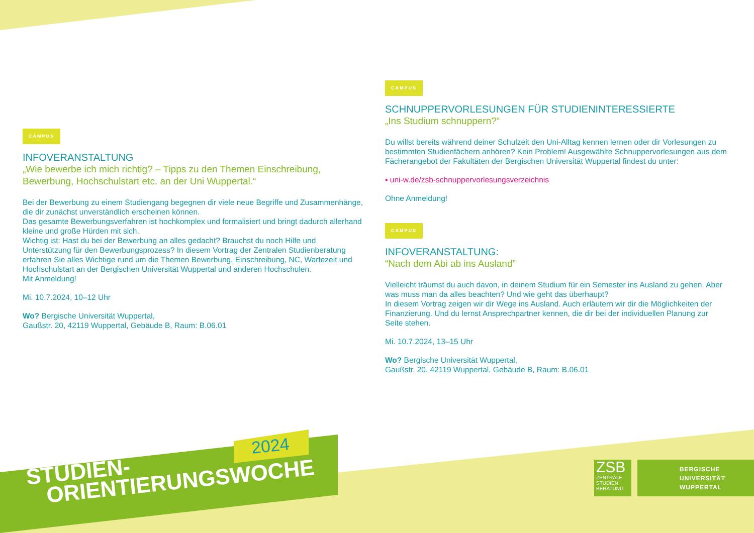CAMPUS
INFOVERANSTALTUNG
„Wie bewerbe ich mich richtig? – Tipps zu den Themen Einschreibung, Bewerbung, Hochschulstart etc. an der Uni Wuppertal.“
Bei der Bewerbung zu einem Studiengang begegnen dir viele neue Begriffe und Zusammenhänge, die dir zunächst unverständlich erscheinen können.
Das gesamte Bewerbungsverfahren ist hochkomplex und formalisiert und bringt dadurch allerhand kleine und große Hürden mit sich.
Wichtig ist: Hast du bei der Bewerbung an alles gedacht? Brauchst du noch Hilfe und Unterstützung für den Bewerbungsprozess? In diesem Vortrag der Zentralen Studienberatung erfahren Sie alles Wichtige rund um die Themen Bewerbung, Einschreibung, NC, Wartezeit und Hochschulstart an der Bergischen Universität Wuppertal und anderen Hochschulen.
Mit Anmeldung!
Mi. 10.7.2024, 10–12 Uhr
Wo? Bergische Universität Wuppertal,
Gaußstr. 20, 42119 Wuppertal, Gebäude B, Raum: B.06.01
CAMPUS
SCHNUPPERVORLESUNGEN FÜR STUDIENINTERESSIERTE
„Ins Studium schnuppern?“
Du willst bereits während deiner Schulzeit den Uni-Alltag kennen lernen oder dir Vorlesungen zu bestimmten Studienfächern anhören? Kein Problem! Ausgewählte Schnuppervorlesungen aus dem Fächerangebot der Fakultäten der Bergischen Universität Wuppertal findest du unter:
▪ uni-w.de/zsb-schnuppervorlesungsverzeichnis
Ohne Anmeldung!
CAMPUS
INFOVERANSTALTUNG:
“Nach dem Abi ab ins Ausland”
Vielleicht träumst du auch davon, in deinem Studium für ein Semester ins Ausland zu gehen. Aber was muss man da alles beachten? Und wie geht das überhaupt?
In diesem Vortrag zeigen wir dir Wege ins Ausland. Auch erläutern wir dir die Möglichkeiten der Finanzierung. Und du lernst Ansprechpartner kennen, die dir bei der individuellen Planung zur Seite stehen.
Mi. 10.7.2024, 13–15 Uhr
Wo? Bergische Universität Wuppertal,
Gaußstr. 20, 42119 Wuppertal, Gebäude B, Raum: B.06.01
2024
STUDIEN-
ORIENTIERUNGSWOCHE
ZSB
ZENTRALE
STUDIEN
BERATUNG
BERGISCHE
UNIVERSITÄT
WUPPERTAL